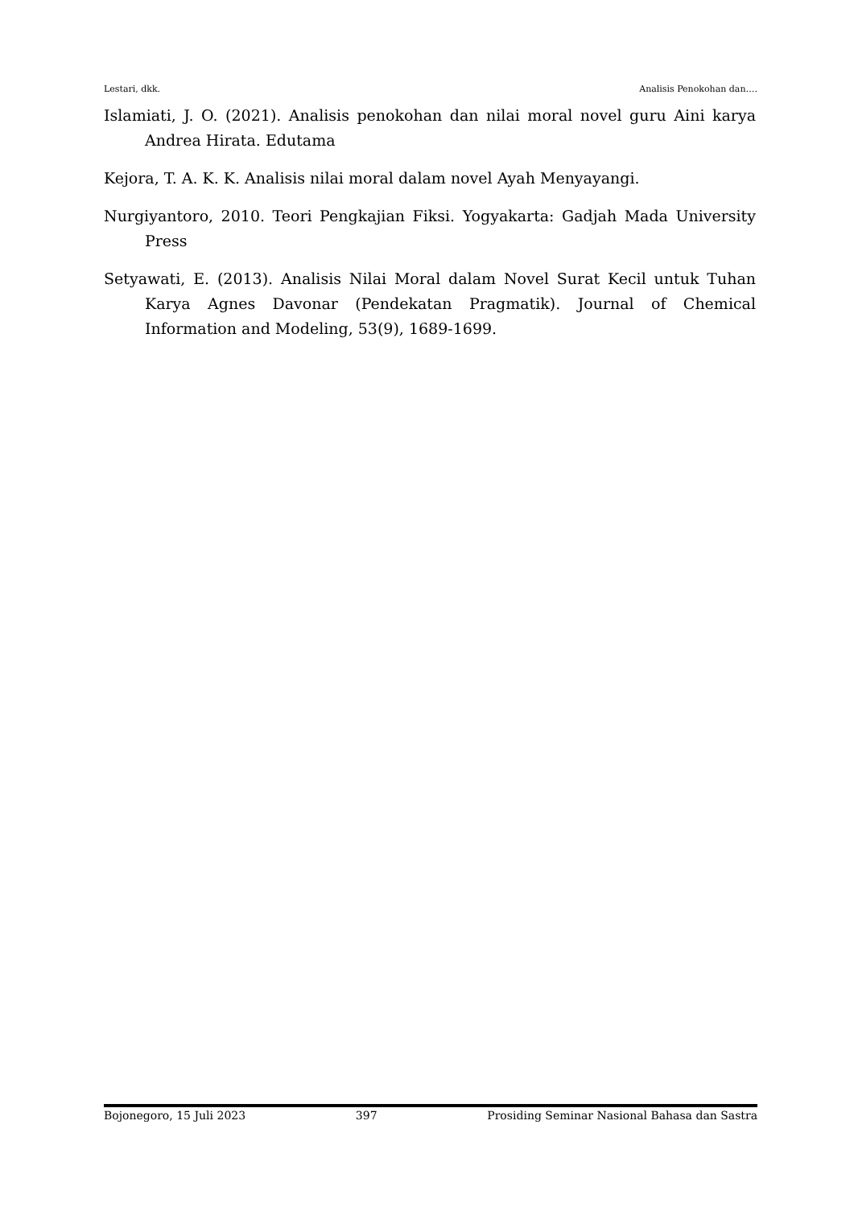Lestari, dkk. Analisis Penokohan dan….
Islamiati, J. O. (2021). Analisis penokohan dan nilai moral novel guru Aini karya Andrea Hirata. Edutama
Kejora, T. A. K. K. Analisis nilai moral dalam novel Ayah Menyayangi.
Nurgiyantoro, 2010. Teori Pengkajian Fiksi. Yogyakarta: Gadjah Mada University Press
Setyawati, E. (2013). Analisis Nilai Moral dalam Novel Surat Kecil untuk Tuhan Karya Agnes Davonar (Pendekatan Pragmatik). Journal of Chemical Information and Modeling, 53(9), 1689-1699.
Bojonegoro, 15 Juli 2023 397 Prosiding Seminar Nasional Bahasa dan Sastra